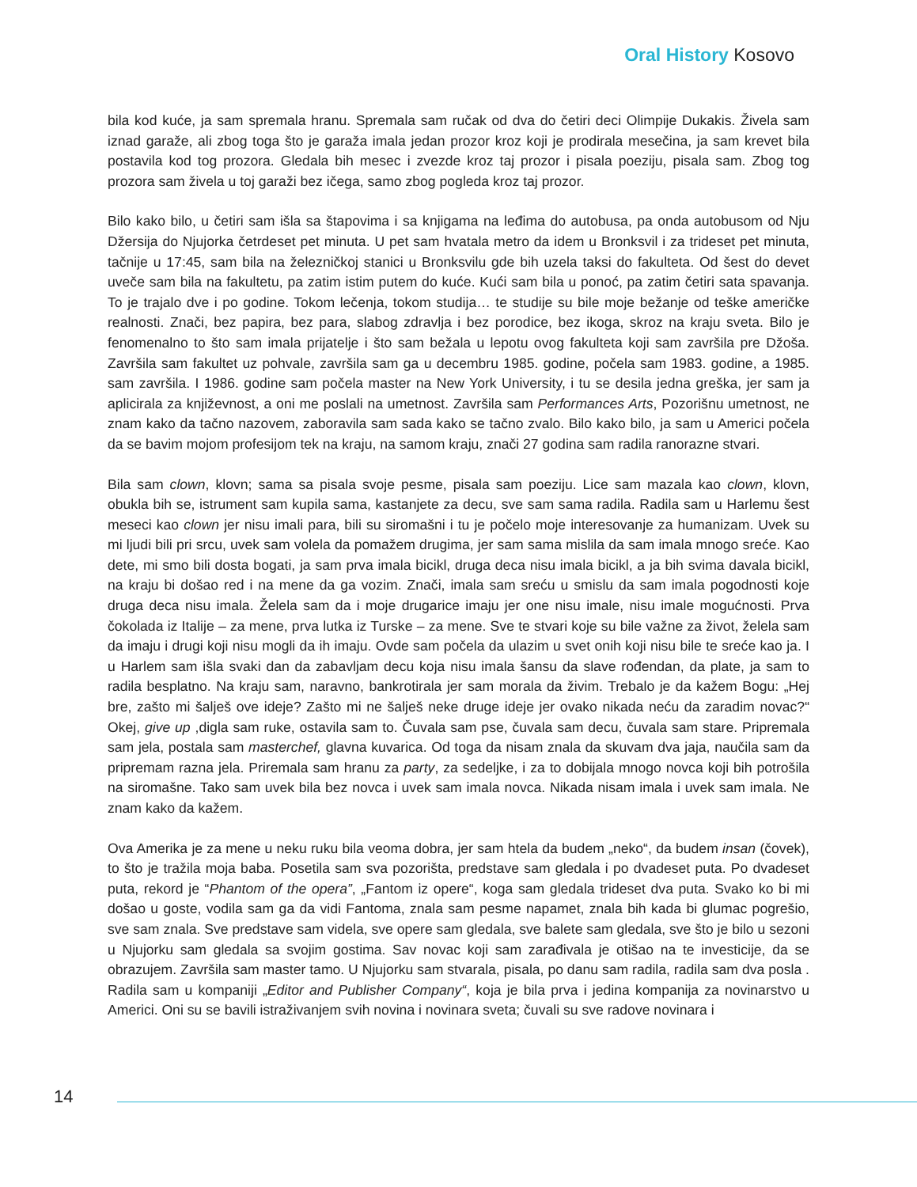Oral History Kosovo
bila kod kuće, ja sam spremala hranu. Spremala sam ručak od dva do četiri deci Olimpije Dukakis. Živela sam iznad garaže, ali zbog toga što je garaža imala jedan prozor kroz koji je prodirala mesečina, ja sam krevet bila postavila kod tog prozora. Gledala bih mesec i zvezde kroz taj prozor i pisala poeziju, pisala sam. Zbog tog prozora sam živela u toj garaži bez ičega, samo zbog pogleda kroz taj prozor.
Bilo kako bilo, u četiri sam išla sa štapovima i sa knjigama na leđima do autobusa, pa onda autobusom od Nju Džersija do Njujorka četrdeset pet minuta. U pet sam hvatala metro da idem u Bronksvil i za trideset pet minuta, tačnije u 17:45, sam bila na železničkoj stanici u Bronksvilu gde bih uzela taksi do fakulteta. Od šest do devet uveče sam bila na fakultetu, pa zatim istim putem do kuće. Kući sam bila u ponoć, pa zatim četiri sata spavanja. To je trajalo dve i po godine. Tokom lečenja, tokom studija… te studije su bile moje bežanje od teške američke realnosti. Znači, bez papira, bez para, slabog zdravlja i bez porodice, bez ikoga, skroz na kraju sveta. Bilo je fenomenalno to što sam imala prijatelje i što sam bežala u lepotu ovog fakulteta koji sam završila pre Džoša. Završila sam fakultet uz pohvale, završila sam ga u decembru 1985. godine, počela sam 1983. godine, a 1985. sam završila. I 1986. godine sam počela master na New York University, i tu se desila jedna greška, jer sam ja aplicirala za književnost, a oni me poslali na umetnost. Završila sam Performances Arts, Pozorišnu umetnost, ne znam kako da tačno nazovem, zaboravila sam sada kako se tačno zvalo. Bilo kako bilo, ja sam u Americi počela da se bavim mojom profesijom tek na kraju, na samom kraju, znači 27 godina sam radila ranorazne stvari.
Bila sam clown, klovn; sama sa pisala svoje pesme, pisala sam poeziju. Lice sam mazala kao clown, klovn, obukla bih se, istrument sam kupila sama, kastanjete za decu, sve sam sama radila. Radila sam u Harlemu šest meseci kao clown jer nisu imali para, bili su siromašni i tu je počelo moje interesovanje za humanizam. Uvek su mi ljudi bili pri srcu, uvek sam volela da pomažem drugima, jer sam sama mislila da sam imala mnogo sreće. Kao dete, mi smo bili dosta bogati, ja sam prva imala bicikl, druga deca nisu imala bicikl, a ja bih svima davala bicikl, na kraju bi došao red i na mene da ga vozim. Znači, imala sam sreću u smislu da sam imala pogodnosti koje druga deca nisu imala. Želela sam da i moje drugarice imaju jer one nisu imale, nisu imale mogućnosti. Prva čokolada iz Italije – za mene, prva lutka iz Turske – za mene. Sve te stvari koje su bile važne za život, želela sam da imaju i drugi koji nisu mogli da ih imaju. Ovde sam počela da ulazim u svet onih koji nisu bile te sreće kao ja. I u Harlem sam išla svaki dan da zabavljam decu koja nisu imala šansu da slave rođendan, da plate, ja sam to radila besplatno. Na kraju sam, naravno, bankrotirala jer sam morala da živim. Trebalo je da kažem Bogu: „Hej bre, zašto mi šalješ ove ideje? Zašto mi ne šalješ neke druge ideje jer ovako nikada neću da zaradim novac?“ Okej, give up ,digla sam ruke, ostavila sam to. Čuvala sam pse, čuvala sam decu, čuvala sam stare. Pripremala sam jela, postala sam masterchef, glavna kuvarica. Od toga da nisam znala da skuvam dva jaja, naučila sam da pripremam razna jela. Priremala sam hranu za party, za sedeljke, i za to dobijala mnogo novca koji bih potrošila na siromašne. Tako sam uvek bila bez novca i uvek sam imala novca. Nikada nisam imala i uvek sam imala. Ne znam kako da kažem.
Ova Amerika je za mene u neku ruku bila veoma dobra, jer sam htela da budem „neko“, da budem insan (čovek), to što je tražila moja baba. Posetila sam sva pozorišta, predstave sam gledala i po dvadeset puta. Po dvadeset puta, rekord je “Phantom of the opera”, „Fantom iz opere“, koga sam gledala trideset dva puta. Svako ko bi mi došao u goste, vodila sam ga da vidi Fantoma, znala sam pesme napamet, znala bih kada bi glumac pogrešio, sve sam znala. Sve predstave sam videla, sve opere sam gledala, sve balete sam gledala, sve što je bilo u sezoni u Njujorku sam gledala sa svojim gostima. Sav novac koji sam zarađivala je otišao na te investicije, da se obrazujem. Završila sam master tamo. U Njujorku sam stvarala, pisala, po danu sam radila, radila sam dva posla . Radila sam u kompaniji „Editor and Publisher Company“, koja je bila prva i jedina kompanija za novinarstvo u Americi. Oni su se bavili istraživanjem svih novina i novinara sveta; čuvali su sve radove novinara i
14